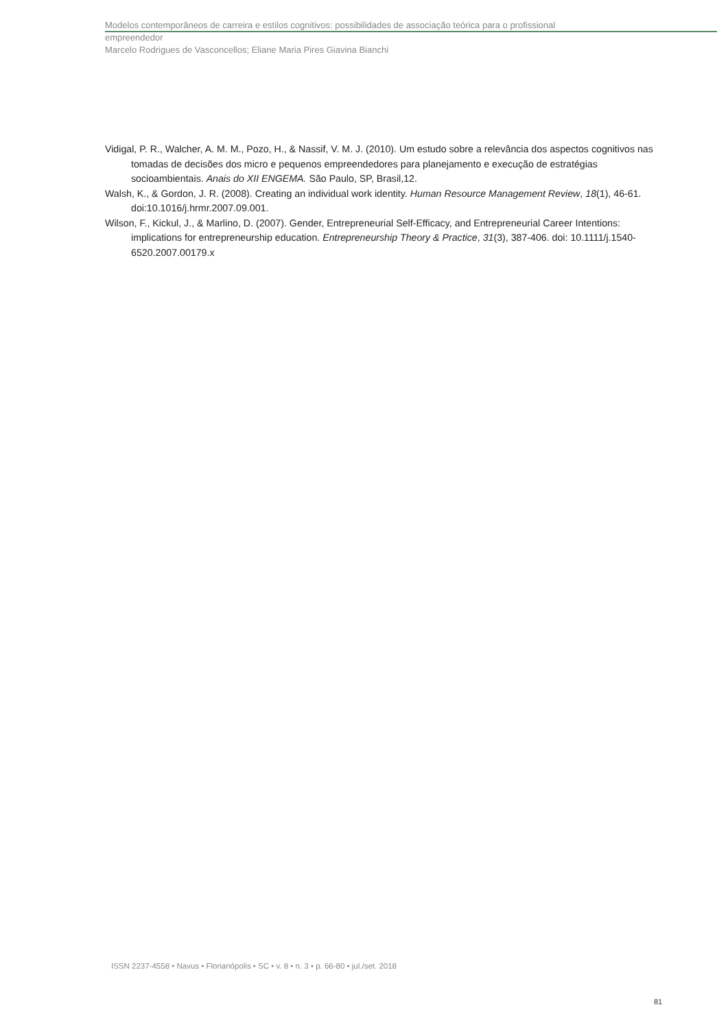Modelos contemporâneos de carreira e estilos cognitivos: possibilidades de associação teórica para o profissional
empreendedor
Marcelo Rodrigues de Vasconcellos; Eliane Maria Pires Giavina Bianchi
Vidigal, P. R., Walcher, A. M. M., Pozo, H., & Nassif, V. M. J. (2010). Um estudo sobre a relevância dos aspectos cognitivos nas tomadas de decisões dos micro e pequenos empreendedores para planejamento e execução de estratégias socioambientais. Anais do XII ENGEMA. São Paulo, SP, Brasil,12.
Walsh, K., & Gordon, J. R. (2008). Creating an individual work identity. Human Resource Management Review, 18(1), 46-61. doi:10.1016/j.hrmr.2007.09.001.
Wilson, F., Kickul, J., & Marlino, D. (2007). Gender, Entrepreneurial Self-Efficacy, and Entrepreneurial Career Intentions: implications for entrepreneurship education. Entrepreneurship Theory & Practice, 31(3), 387-406. doi: 10.1111/j.1540-6520.2007.00179.x
ISSN 2237-4558 • Navus • Florianópolis • SC • v. 8 • n. 3 • p. 66-80 • jul./set. 2018
81